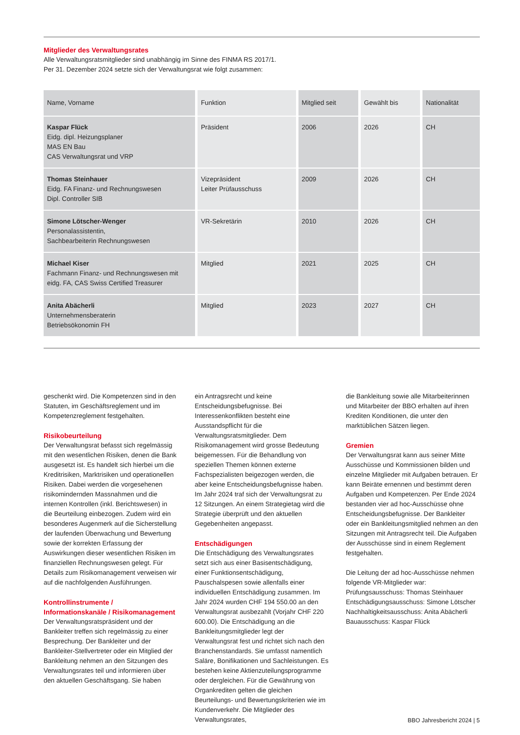Mitglieder des Verwaltungsrates
Alle Verwaltungsratsmitglieder sind unabhängig im Sinne des FINMA RS 2017/1.
Per 31. Dezember 2024 setzte sich der Verwaltungsrat wie folgt zusammen:
| Name, Vorname | Funktion | Mitglied seit | Gewählt bis | Nationalität |
| --- | --- | --- | --- | --- |
| Kaspar Flück Eidg. dipl. Heizungsplaner MAS EN Bau CAS Verwaltungsrat und VRP | Präsident | 2006 | 2026 | CH |
| Thomas Steinhauer Eidg. FA Finanz- und Rechnungswesen Dipl. Controller SIB | Vizepräsident Leiter Prüfausschuss | 2009 | 2026 | CH |
| Simone Lötscher-Wenger Personalassistentin, Sachbearbeiterin Rechnungswesen | VR-Sekretärin | 2010 | 2026 | CH |
| Michael Kiser Fachmann Finanz- und Rechnungswesen mit eidg. FA, CAS Swiss Certified Treasurer | Mitglied | 2021 | 2025 | CH |
| Anita Abächerli Unternehmensberaterin Betriebsökonomin FH | Mitglied | 2023 | 2027 | CH |
geschenkt wird. Die Kompetenzen sind in den Statuten, im Geschäftsreglement und im Kompetenzreglement festgehalten.
Risikobeurteilung
Der Verwaltungsrat befasst sich regelmässig mit den wesentlichen Risiken, denen die Bank ausgesetzt ist. Es handelt sich hierbei um die Kreditrisiken, Marktrisiken und operationellen Risiken. Dabei werden die vorgesehenen risikomindernden Massnahmen und die internen Kontrollen (inkl. Berichtswesen) in die Beurteilung einbezogen. Zudem wird ein besonderes Augenmerk auf die Sicherstellung der laufenden Überwachung und Bewertung sowie der korrekten Erfassung der Auswirkungen dieser wesentlichen Risiken im finanziellen Rechnungswesen gelegt. Für Details zum Risikomanagement verweisen wir auf die nachfolgenden Ausführungen.
Kontrollinstrumente / Informationskanäle / Risikomanagement
Der Verwaltungsratspräsident und der Bankleiter treffen sich regelmässig zu einer Besprechung. Der Bankleiter und der Bankleiter-Stellvertreter oder ein Mitglied der Bankleitung nehmen an den Sitzungen des Verwaltungsrates teil und informieren über den aktuellen Geschäftsgang. Sie haben
ein Antragsrecht und keine Entscheidungsbefugnisse. Bei Interessenkonflikten besteht eine Ausstandspflicht für die Verwaltungsratsmitglieder. Dem Risikomanagement wird grosse Bedeutung beigemessen. Für die Behandlung von speziellen Themen können externe Fachspezialisten beigezogen werden, die aber keine Entscheidungsbefugnisse haben. Im Jahr 2024 traf sich der Verwaltungsrat zu 12 Sitzungen. An einem Strategietag wird die Strategie überprüft und den aktuellen Gegebenheiten angepasst.
Entschädigungen
Die Entschädigung des Verwaltungsrates setzt sich aus einer Basisentschädigung, einer Funktionsentschädigung, Pauschalspesen sowie allenfalls einer individuellen Entschädigung zusammen. Im Jahr 2024 wurden CHF 194 550.00 an den Verwaltungsrat ausbezahlt (Vorjahr CHF 220 600.00). Die Entschädigung an die Bankleitungsmitglieder legt der Verwaltungsrat fest und richtet sich nach den Branchenstandards. Sie umfasst namentlich Saläre, Bonifikationen und Sachleistungen. Es bestehen keine Aktienzuteilungsprogramme oder dergleichen. Für die Gewährung von Organkrediten gelten die gleichen Beurteilungs- und Bewertungskriterien wie im Kundenverkehr. Die Mitglieder des Verwaltungsrates,
die Bankleitung sowie alle Mitarbeiterinnen und Mitarbeiter der BBO erhalten auf ihren Krediten Konditionen, die unter den marktüblichen Sätzen liegen.
Gremien
Der Verwaltungsrat kann aus seiner Mitte Ausschüsse und Kommissionen bilden und einzelne Mitglieder mit Aufgaben betrauen. Er kann Beiräte ernennen und bestimmt deren Aufgaben und Kompetenzen. Per Ende 2024 bestanden vier ad hoc-Ausschüsse ohne Entscheidungsbefugnisse. Der Bankleiter oder ein Bankleitungsmitglied nehmen an den Sitzungen mit Antragsrecht teil. Die Aufgaben der Ausschüsse sind in einem Reglement festgehalten.
Die Leitung der ad hoc-Ausschüsse nehmen folgende VR-Mitglieder war:
Prüfungsausschuss: Thomas Steinhauer
Entschädigungsausschuss: Simone Lötscher
Nachhaltigkeitsausschuss: Anita Abächerli
Bauausschuss: Kaspar Flück
BBO Jahresbericht 2024 | 5